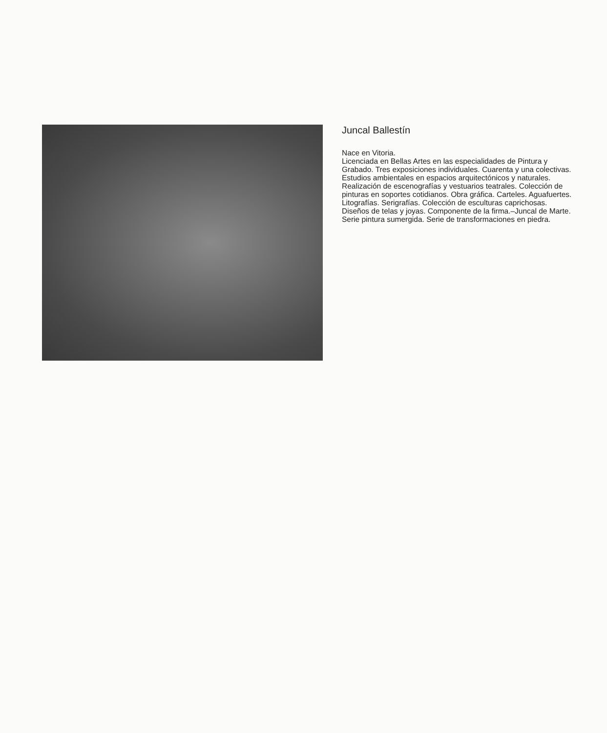Juncal Ballestín
Nace en Vitoria.
Licenciada en Bellas Artes en las especialidades de Pintura y Grabado. Tres exposiciones individuales. Cuarenta y una colectivas. Estudios ambientales en espacios arquitectónicos y naturales. Realización de escenografías y vestuarios teatrales. Colección de pinturas en soportes cotidianos. Obra gráfica. Carteles. Aguafuertes. Litografías. Serigrafías. Colección de esculturas caprichosas. Diseños de telas y joyas. Componente de la firma.–Juncal de Marte. Serie pintura sumergida. Serie de transformaciones en piedra.